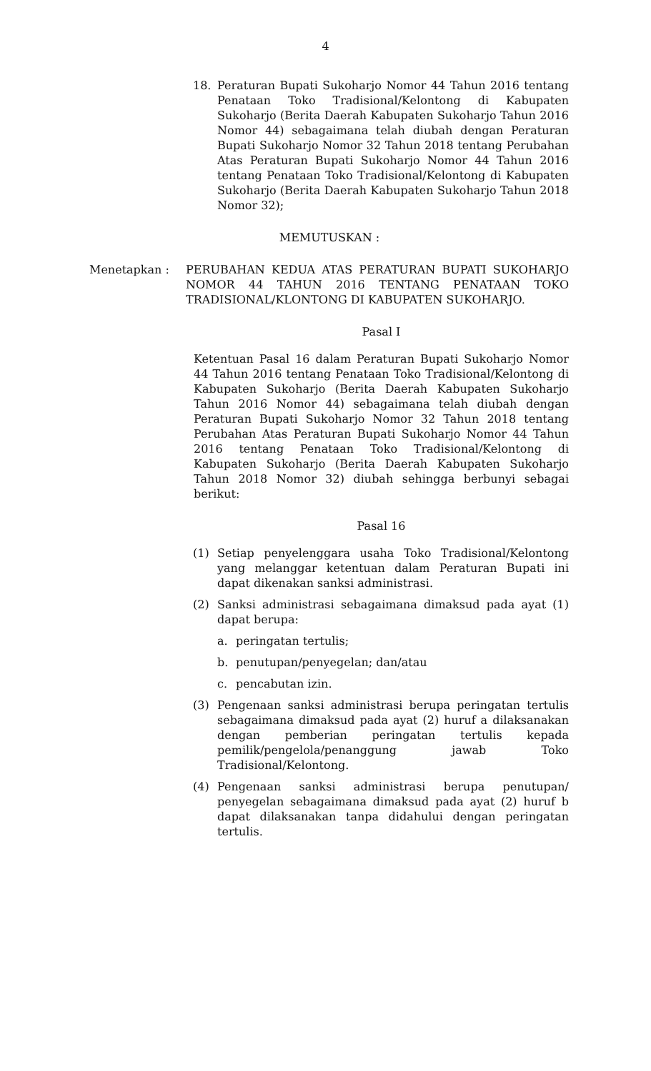4
18. Peraturan Bupati Sukoharjo Nomor 44 Tahun 2016 tentang Penataan Toko Tradisional/Kelontong di Kabupaten Sukoharjo (Berita Daerah Kabupaten Sukoharjo Tahun 2016 Nomor 44) sebagaimana telah diubah dengan Peraturan Bupati Sukoharjo Nomor 32 Tahun 2018 tentang Perubahan Atas Peraturan Bupati Sukoharjo Nomor 44 Tahun 2016 tentang Penataan Toko Tradisional/Kelontong di Kabupaten Sukoharjo (Berita Daerah Kabupaten Sukoharjo Tahun 2018 Nomor 32);
MEMUTUSKAN :
Menetapkan : PERUBAHAN KEDUA ATAS PERATURAN BUPATI SUKOHARJO NOMOR 44 TAHUN 2016 TENTANG PENATAAN TOKO TRADISIONAL/KLONTONG DI KABUPATEN SUKOHARJO.
Pasal I
Ketentuan Pasal 16 dalam Peraturan Bupati Sukoharjo Nomor 44 Tahun 2016 tentang Penataan Toko Tradisional/Kelontong di Kabupaten Sukoharjo (Berita Daerah Kabupaten Sukoharjo Tahun 2016 Nomor 44) sebagaimana telah diubah dengan Peraturan Bupati Sukoharjo Nomor 32 Tahun 2018 tentang Perubahan Atas Peraturan Bupati Sukoharjo Nomor 44 Tahun 2016 tentang Penataan Toko Tradisional/Kelontong di Kabupaten Sukoharjo (Berita Daerah Kabupaten Sukoharjo Tahun 2018 Nomor 32) diubah sehingga berbunyi sebagai berikut:
Pasal 16
(1) Setiap penyelenggara usaha Toko Tradisional/Kelontong yang melanggar ketentuan dalam Peraturan Bupati ini dapat dikenakan sanksi administrasi.
(2) Sanksi administrasi sebagaimana dimaksud pada ayat (1) dapat berupa:
a. peringatan tertulis;
b. penutupan/penyegelan; dan/atau
c. pencabutan izin.
(3) Pengenaan sanksi administrasi berupa peringatan tertulis sebagaimana dimaksud pada ayat (2) huruf a dilaksanakan dengan pemberian peringatan tertulis kepada pemilik/pengelola/penanggung jawab Toko Tradisional/Kelontong.
(4) Pengenaan sanksi administrasi berupa penutupan/ penyegelan sebagaimana dimaksud pada ayat (2) huruf b dapat dilaksanakan tanpa didahului dengan peringatan tertulis.